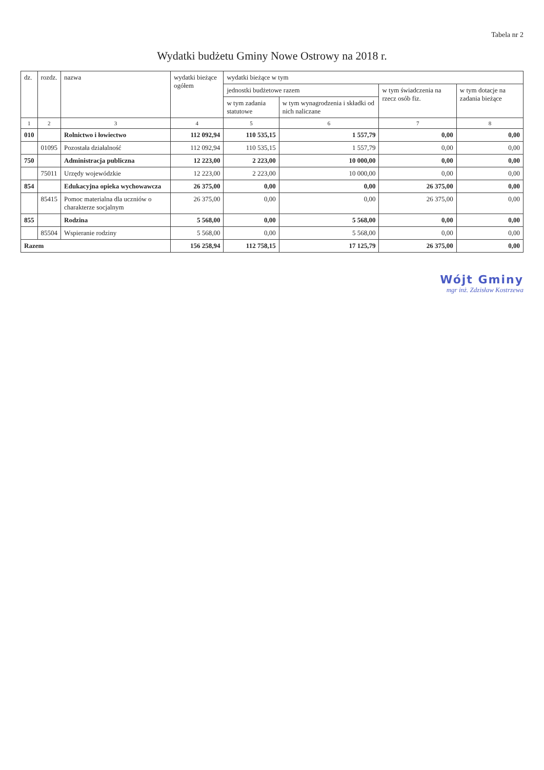Tabela nr 2
Wydatki budżetu Gminy Nowe Ostrowy na 2018 r.
| dz. | rozdz. | nazwa | wydatki bieżące ogółem | wydatki bieżące w tym | | | |
| --- | --- | --- | --- | --- | --- | --- | --- |
| | | | | jednostki budżetowe razem | | w tym świadczenia na rzecz osób fiz. | w tym dotacje na zadania bieżące |
| | | | | w tym zadania statutowe | w tym wynagrodzenia i składki od nich naliczane | | |
| 1 | 2 | 3 | 4 | 5 | 6 | 7 | 8 |
| 010 | | Rolnictwo i łowiectwo | 112 092,94 | 110 535,15 | 1 557,79 | 0,00 | 0,00 |
| | 01095 | Pozostała działalność | 112 092,94 | 110 535,15 | 1 557,79 | 0,00 | 0,00 |
| 750 | | Administracja publiczna | 12 223,00 | 2 223,00 | 10 000,00 | 0,00 | 0,00 |
| | 75011 | Urzędy wojewódzkie | 12 223,00 | 2 223,00 | 10 000,00 | 0,00 | 0,00 |
| 854 | | Edukacyjna opieka wychowawcza | 26 375,00 | 0,00 | 0,00 | 26 375,00 | 0,00 |
| | 85415 | Pomoc materialna dla uczniów o charakterze socjalnym | 26 375,00 | 0,00 | 0,00 | 26 375,00 | 0,00 |
| 855 | | Rodzina | 5 568,00 | 0,00 | 5 568,00 | 0,00 | 0,00 |
| | 85504 | Wspieranie rodziny | 5 568,00 | 0,00 | 5 568,00 | 0,00 | 0,00 |
| Razem | | | 156 258,94 | 112 758,15 | 17 125,79 | 26 375,00 | 0,00 |
Wójt Gminy
mgr inż. Zdzisław Kostrzewa